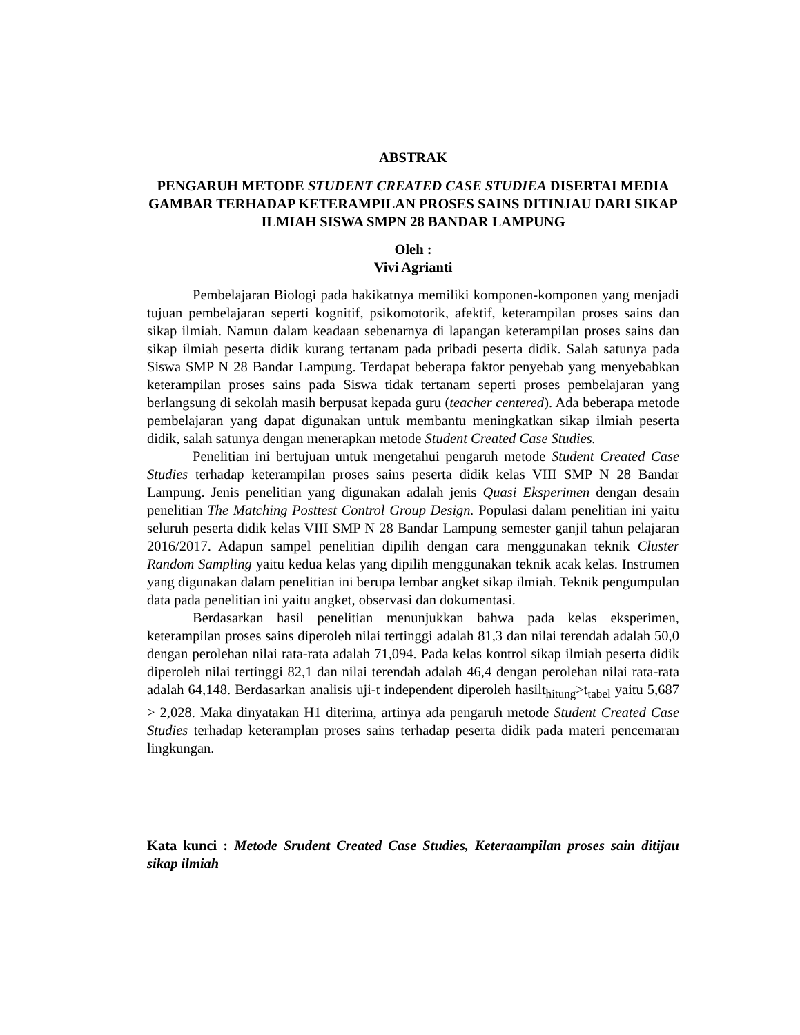ABSTRAK
PENGARUH METODE STUDENT CREATED CASE STUDIEA DISERTAI MEDIA GAMBAR TERHADAP KETERAMPILAN PROSES SAINS DITINJAU DARI SIKAP ILMIAH SISWA SMPN 28 BANDAR LAMPUNG
Oleh :
Vivi Agrianti
Pembelajaran Biologi pada hakikatnya memiliki komponen-komponen yang menjadi tujuan pembelajaran seperti kognitif, psikomotorik, afektif, keterampilan proses sains dan sikap ilmiah. Namun dalam keadaan sebenarnya di lapangan keterampilan proses sains dan sikap ilmiah peserta didik kurang tertanam pada pribadi peserta didik. Salah satunya pada Siswa SMP N 28 Bandar Lampung. Terdapat beberapa faktor penyebab yang menyebabkan keterampilan proses sains pada Siswa tidak tertanam seperti proses pembelajaran yang berlangsung di sekolah masih berpusat kepada guru (teacher centered). Ada beberapa metode pembelajaran yang dapat digunakan untuk membantu meningkatkan sikap ilmiah peserta didik, salah satunya dengan menerapkan metode Student Created Case Studies.
Penelitian ini bertujuan untuk mengetahui pengaruh metode Student Created Case Studies terhadap keterampilan proses sains peserta didik kelas VIII SMP N 28 Bandar Lampung. Jenis penelitian yang digunakan adalah jenis Quasi Eksperimen dengan desain penelitian The Matching Posttest Control Group Design. Populasi dalam penelitian ini yaitu seluruh peserta didik kelas VIII SMP N 28 Bandar Lampung semester ganjil tahun pelajaran 2016/2017. Adapun sampel penelitian dipilih dengan cara menggunakan teknik Cluster Random Sampling yaitu kedua kelas yang dipilih menggunakan teknik acak kelas. Instrumen yang digunakan dalam penelitian ini berupa lembar angket sikap ilmiah. Teknik pengumpulan data pada penelitian ini yaitu angket, observasi dan dokumentasi.
Berdasarkan hasil penelitian menunjukkan bahwa pada kelas eksperimen, keterampilan proses sains diperoleh nilai tertinggi adalah 81,3 dan nilai terendah adalah 50,0 dengan perolehan nilai rata-rata adalah 71,094. Pada kelas kontrol sikap ilmiah peserta didik diperoleh nilai tertinggi 82,1 dan nilai terendah adalah 46,4 dengan perolehan nilai rata-rata adalah 64,148. Berdasarkan analisis uji-t independent diperoleh hasilt<sub>hitung</sub>>t<sub>tabel</sub> yaitu 5,687 > 2,028. Maka dinyatakan H1 diterima, artinya ada pengaruh metode Student Created Case Studies terhadap keteramplan proses sains terhadap peserta didik pada materi pencemaran lingkungan.
Kata kunci : Metode Srudent Created Case Studies, Keteraampilan proses sain ditijau sikap ilmiah